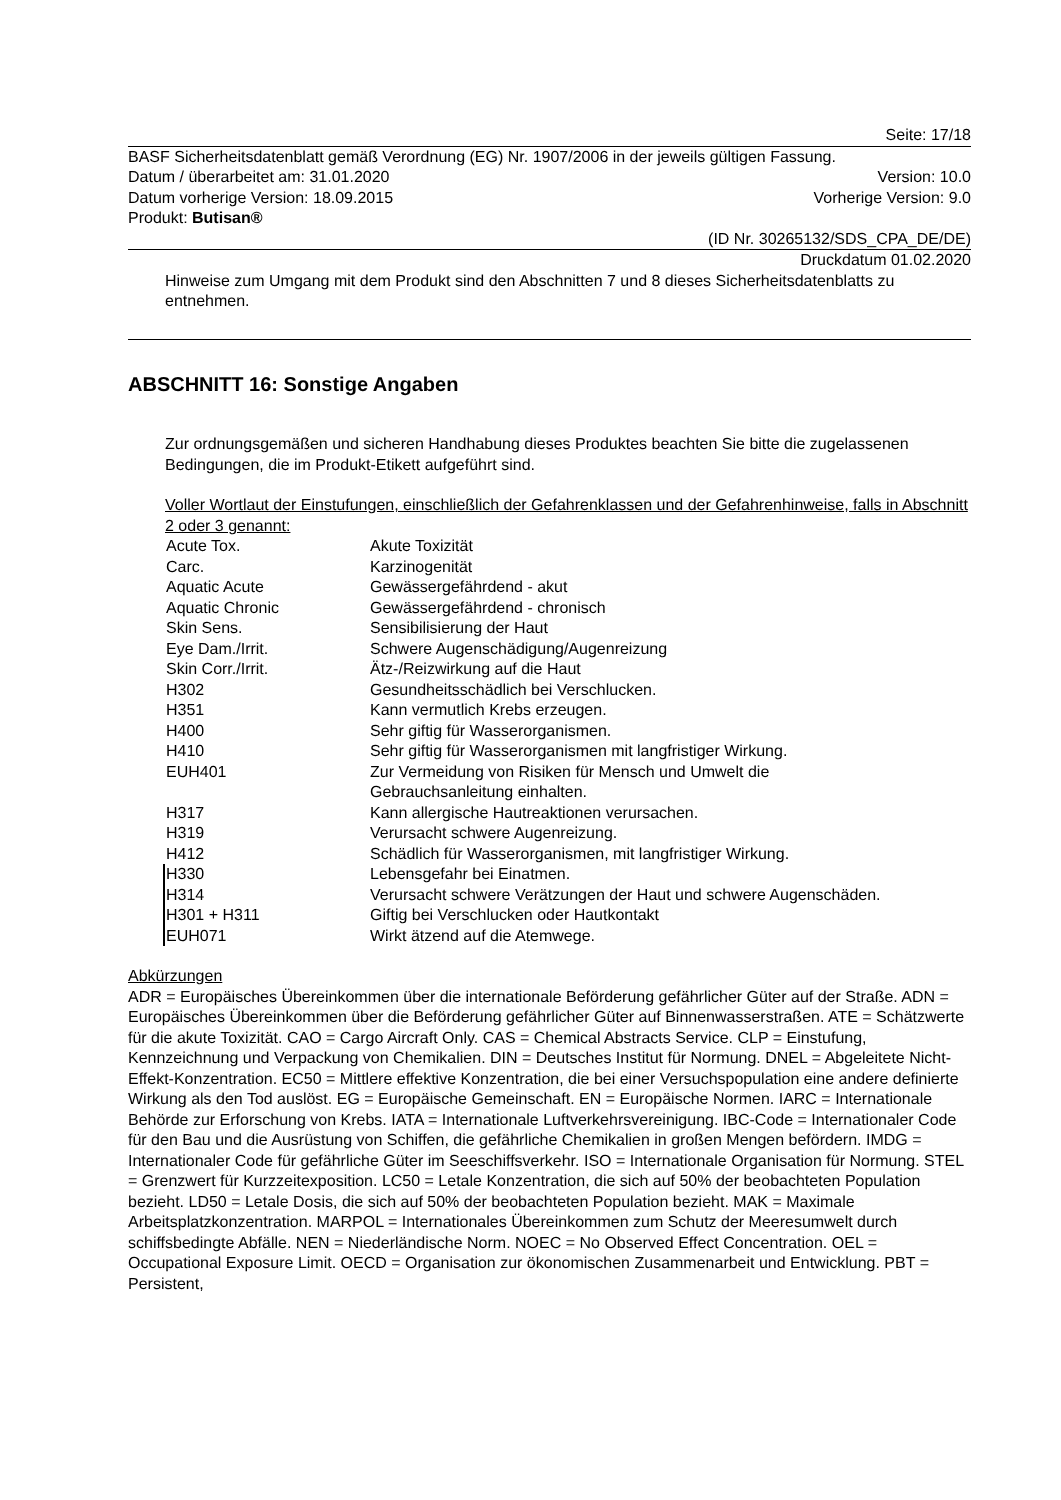Seite: 17/18
BASF Sicherheitsdatenblatt gemäß Verordnung (EG) Nr. 1907/2006 in der jeweils gültigen Fassung.
Datum / überarbeitet am: 31.01.2020 Version: 10.0
Datum vorherige Version: 18.09.2015 Vorherige Version: 9.0
Produkt: Butisan®
(ID Nr. 30265132/SDS_CPA_DE/DE)
Druckdatum 01.02.2020
Hinweise zum Umgang mit dem Produkt sind den Abschnitten 7 und 8 dieses Sicherheitsdatenblatts zu entnehmen.
ABSCHNITT 16: Sonstige Angaben
Zur ordnungsgemäßen und sicheren Handhabung dieses Produktes beachten Sie bitte die zugelassenen Bedingungen, die im Produkt-Etikett aufgeführt sind.
Voller Wortlaut der Einstufungen, einschließlich der Gefahrenklassen und der Gefahrenhinweise, falls in Abschnitt 2 oder 3 genannt:
| Acute Tox. | Akute Toxizität |
| Carc. | Karzinogenität |
| Aquatic Acute | Gewässergefährdend - akut |
| Aquatic Chronic | Gewässergefährdend - chronisch |
| Skin Sens. | Sensibilisierung der Haut |
| Eye Dam./Irrit. | Schwere Augenschädigung/Augenreizung |
| Skin Corr./Irrit. | Ätz-/Reizwirkung auf die Haut |
| H302 | Gesundheitsschädlich bei Verschlucken. |
| H351 | Kann vermutlich Krebs erzeugen. |
| H400 | Sehr giftig für Wasserorganismen. |
| H410 | Sehr giftig für Wasserorganismen mit langfristiger Wirkung. |
| EUH401 | Zur Vermeidung von Risiken für Mensch und Umwelt die Gebrauchsanleitung einhalten. |
| H317 | Kann allergische Hautreaktionen verursachen. |
| H319 | Verursacht schwere Augenreizung. |
| H412 | Schädlich für Wasserorganismen, mit langfristiger Wirkung. |
| H330 | Lebensgefahr bei Einatmen. |
| H314 | Verursacht schwere Verätzungen der Haut und schwere Augenschäden. |
| H301 + H311 | Giftig bei Verschlucken oder Hautkontakt |
| EUH071 | Wirkt ätzend auf die Atemwege. |
Abkürzungen
ADR = Europäisches Übereinkommen über die internationale Beförderung gefährlicher Güter auf der Straße. ADN = Europäisches Übereinkommen über die Beförderung gefährlicher Güter auf Binnenwasserstraßen. ATE = Schätzwerte für die akute Toxizität. CAO = Cargo Aircraft Only. CAS = Chemical Abstracts Service. CLP = Einstufung, Kennzeichnung und Verpackung von Chemikalien. DIN = Deutsches Institut für Normung. DNEL = Abgeleitete Nicht-Effekt-Konzentration. EC50 = Mittlere effektive Konzentration, die bei einer Versuchspopulation eine andere definierte Wirkung als den Tod auslöst. EG = Europäische Gemeinschaft. EN = Europäische Normen. IARC = Internationale Behörde zur Erforschung von Krebs. IATA = Internationale Luftverkehrsvereinigung. IBC-Code = Internationaler Code für den Bau und die Ausrüstung von Schiffen, die gefährliche Chemikalien in großen Mengen befördern. IMDG = Internationaler Code für gefährliche Güter im Seeschiffsverkehr. ISO = Internationale Organisation für Normung. STEL = Grenzwert für Kurzzeitexposition. LC50 = Letale Konzentration, die sich auf 50% der beobachteten Population bezieht. LD50 = Letale Dosis, die sich auf 50% der beobachteten Population bezieht. MAK = Maximale Arbeitsplatzkonzentration. MARPOL = Internationales Übereinkommen zum Schutz der Meeresumwelt durch schiffsbedingte Abfälle. NEN = Niederländische Norm. NOEC = No Observed Effect Concentration. OEL = Occupational Exposure Limit. OECD = Organisation zur ökonomischen Zusammenarbeit und Entwicklung. PBT = Persistent,